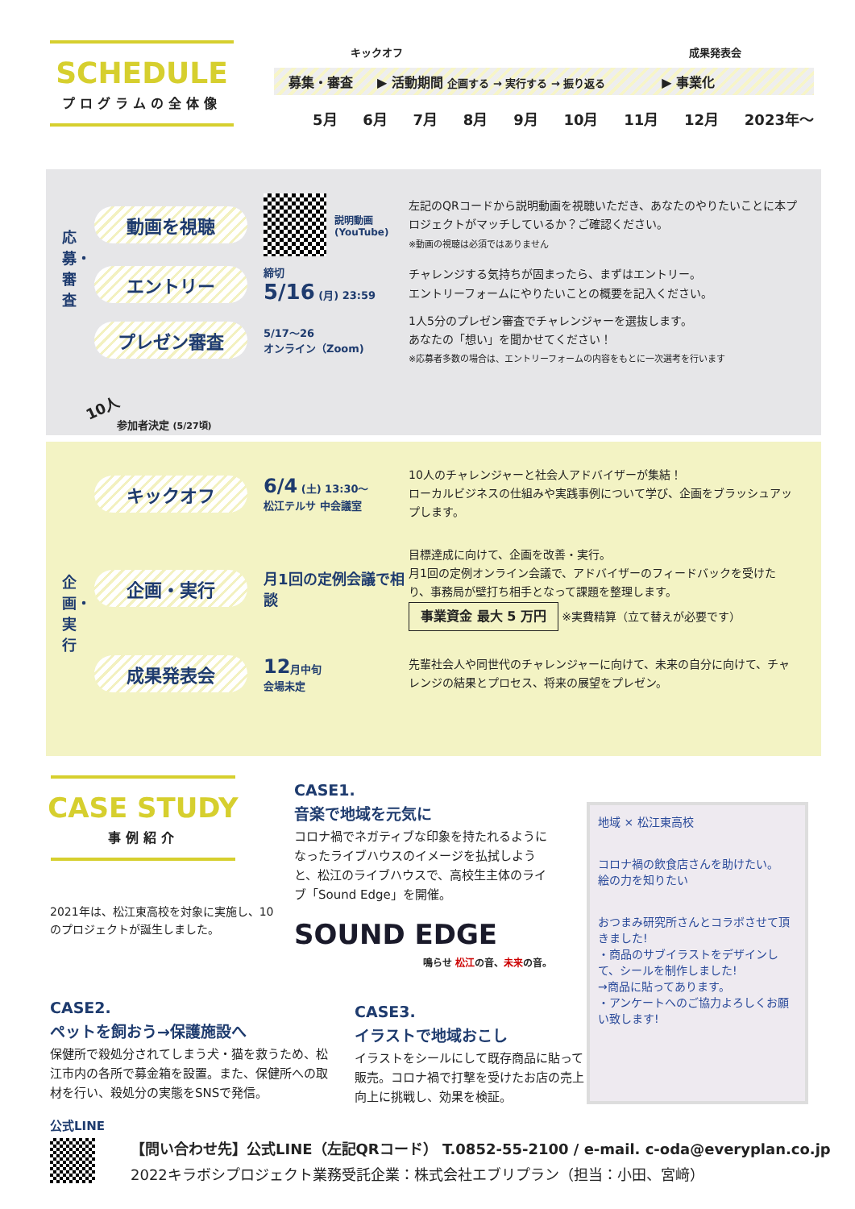SCHEDULE
プログラムの全体像
キックオフ 成果発表会
募集・審査 ▶ 活動期間 企画する → 実行する → 振り返る ▶ 事業化
5月 6月 7月 8月 9月 10月 11月 12月 2023年〜
動画を視聴
説明動画
(YouTube)
左記のQRコードから説明動画を視聴いただき、あなたのやりたいことに本プロジェクトがマッチしているか？ご確認ください。
※動画の視聴は必須ではありません
応募・審査
エントリー
締切
5/16 (月) 23:59
チャレンジする気持ちが固まったら、まずはエントリー。
エントリーフォームにやりたいことの概要を記入ください。
プレゼン審査
5/17〜26
オンライン（Zoom)
1人5分のプレゼン審査でチャレンジャーを選抜します。
あなたの「想い」を聞かせてください！
※応募者多数の場合は、エントリーフォームの内容をもとに一次選考を行います
10人
参加者決定 (5/27頃)
キックオフ
6/4 (土) 13:30〜
松江テルサ 中会議室
10人のチャレンジャーと社会人アドバイザーが集結！
ローカルビジネスの仕組みや実践事例について学び、企画をブラッシュアップします。
企画・実行
企画・実行
月1回の定例会議で相談
目標達成に向けて、企画を改善・実行。
月1回の定例オンライン会議で、アドバイザーのフィードバックを受けたり、事務局が壁打ち相手となって課題を整理します。
事業資金 最大 5 万円 ※実費精算（立て替えが必要です）
成果発表会
12月中旬
会場未定
先輩社会人や同世代のチャレンジャーに向けて、未来の自分に向けて、チャレンジの結果とプロセス、将来の展望をプレゼン。
CASE STUDY
事例紹介
2021年は、松江東高校を対象に実施し、10のプロジェクトが誕生しました。
CASE1.
音楽で地域を元気に
コロナ禍でネガティブな印象を持たれるようになったライブハウスのイメージを払拭しようと、松江のライブハウスで、高校生主体のライブ「Sound Edge」を開催。
SOUND EDGE
鳴らせ 松江の音、未来の音。
CASE2.
ペットを飼おう→保護施設へ
保健所で殺処分されてしまう犬・猫を救うため、松江市内の各所で募金箱を設置。また、保健所への取材を行い、殺処分の実態をSNSで発信。
CASE3.
イラストで地域おこし
イラストをシールにして既存商品に貼って販売。コロナ禍で打撃を受けたお店の売上向上に挑戦し、効果を検証。
地域 × 松江東高校
コロナ禍の飲食店さんを助けたい。
絵の力を知りたい
おつまみ研究所さんとコラボさせて頂きました!
・商品のサブイラストをデザインして、シールを制作しました!
→商品に貼ってあります。
・アンケートへのご協力よろしくお願い致します!
公式LINE
【問い合わせ先】公式LINE（左記QRコード） T.0852-55-2100 / e-mail. c-oda@everyplan.co.jp
2022キラボシプロジェクト業務受託企業：株式会社エブリプラン（担当：小田、宮﨑）